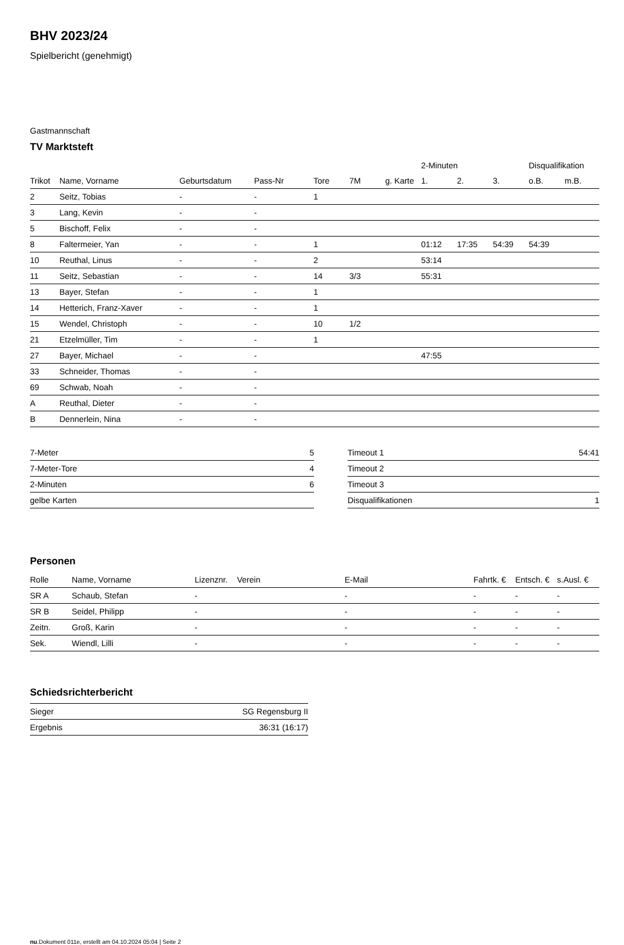BHV 2023/24
Spielbericht (genehmigt)
Gastmannschaft
TV Marktsteft
| | | | | | | | 2-Minuten | | | Disqualifikation | |
| --- | --- | --- | --- | --- | --- | --- | --- | --- | --- | --- | --- |
| Trikot | Name, Vorname | Geburtsdatum | Pass-Nr | Tore | 7M | g. Karte | 1. | 2. | 3. | o.B. | m.B. |
| 2 | Seitz, Tobias | - | - | 1 | | | | | | | |
| 3 | Lang, Kevin | - | - | | | | | | | | |
| 5 | Bischoff, Felix | - | - | | | | | | | | |
| 8 | Faltermeier, Yan | - | - | 1 | | | 01:12 | 17:35 | 54:39 | 54:39 | |
| 10 | Reuthal, Linus | - | - | 2 | | | 53:14 | | | | |
| 11 | Seitz, Sebastian | - | - | 14 | 3/3 | | 55:31 | | | | |
| 13 | Bayer, Stefan | - | - | 1 | | | | | | | |
| 14 | Hetterich, Franz-Xaver | - | - | 1 | | | | | | | |
| 15 | Wendel, Christoph | - | - | 10 | 1/2 | | | | | | |
| 21 | Etzelmüller, Tim | - | - | 1 | | | | | | | |
| 27 | Bayer, Michael | - | - | | | | 47:55 | | | | |
| 33 | Schneider, Thomas | - | - | | | | | | | | |
| 69 | Schwab, Noah | - | - | | | | | | | | |
| A | Reuthal, Dieter | - | - | | | | | | | | |
| B | Dennerlein, Nina | - | - | | | | | | | | |
| 7-Meter | 5 |
| 7-Meter-Tore | 4 |
| 2-Minuten | 6 |
| gelbe Karten | |
| Timeout 1 | 54:41 |
| Timeout 2 | |
| Timeout 3 | |
| Disqualifikationen | 1 |
Personen
| Rolle | Name, Vorname | Lizenznr. | Verein | E-Mail | Fahrtk. € | Entsch. € | s.Ausl. € |
| --- | --- | --- | --- | --- | --- | --- | --- |
| SR A | Schaub, Stefan | - | | - | - | - | - |
| SR B | Seidel, Philipp | - | | - | - | - | - |
| Zeitn. | Groß, Karin | - | | - | - | - | - |
| Sek. | Wiendl, Lilli | - | | - | - | - | - |
Schiedsrichterbericht
| Sieger | SG Regensburg II |
| Ergebnis | 36:31 (16:17) |
nu.Dokument 011e, erstellt am 04.10.2024 05:04 | Seite 2